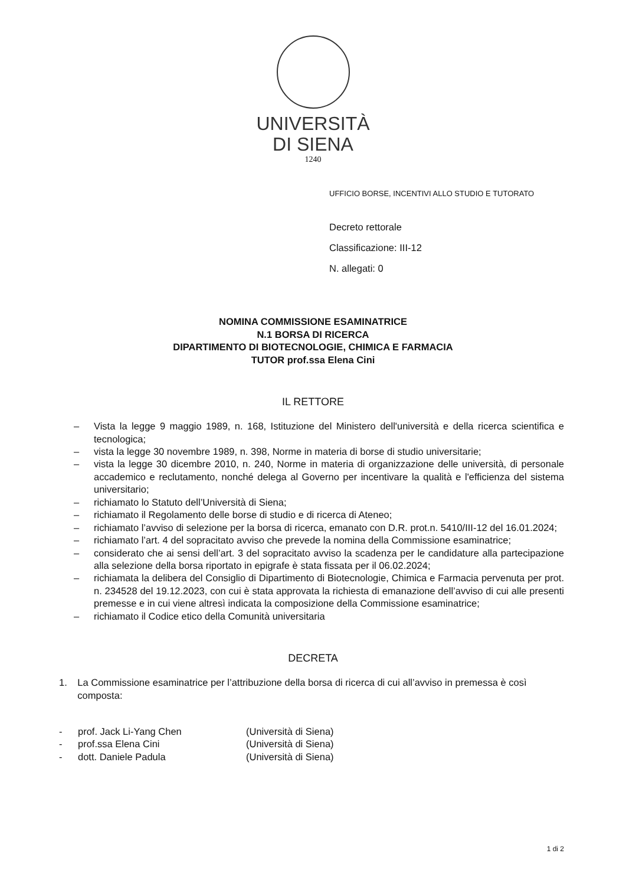UNIVERSITÀ
DI SIENA
1240
UFFICIO BORSE, INCENTIVI ALLO STUDIO E TUTORATO
Decreto rettorale
Classificazione: III-12
N. allegati: 0
NOMINA COMMISSIONE ESAMINATRICE
N.1 BORSA DI RICERCA
DIPARTIMENTO DI BIOTECNOLOGIE, CHIMICA E FARMACIA
TUTOR prof.ssa Elena Cini
IL RETTORE
– Vista la legge 9 maggio 1989, n. 168, Istituzione del Ministero dell'università e della ricerca scientifica e tecnologica;
– vista la legge 30 novembre 1989, n. 398, Norme in materia di borse di studio universitarie;
– vista la legge 30 dicembre 2010, n. 240, Norme in materia di organizzazione delle università, di personale accademico e reclutamento, nonché delega al Governo per incentivare la qualità e l'efficienza del sistema universitario;
– richiamato lo Statuto dell’Università di Siena;
– richiamato il Regolamento delle borse di studio e di ricerca di Ateneo;
– richiamato l’avviso di selezione per la borsa di ricerca, emanato con D.R. prot.n. 5410/III-12 del 16.01.2024;
– richiamato l’art. 4 del sopracitato avviso che prevede la nomina della Commissione esaminatrice;
– considerato che ai sensi dell’art. 3 del sopracitato avviso la scadenza per le candidature alla partecipazione alla selezione della borsa riportato in epigrafe è stata fissata per il 06.02.2024;
– richiamata la delibera del Consiglio di Dipartimento di Biotecnologie, Chimica e Farmacia pervenuta per prot. n. 234528 del 19.12.2023, con cui è stata approvata la richiesta di emanazione dell’avviso di cui alle presenti premesse e in cui viene altresì indicata la composizione della Commissione esaminatrice;
– richiamato il Codice etico della Comunità universitaria
DECRETA
1. La Commissione esaminatrice per l’attribuzione della borsa di ricerca di cui all’avviso in premessa è così composta:
- prof. Jack Li-Yang Chen (Università di Siena)
- prof.ssa Elena Cini (Università di Siena)
- dott. Daniele Padula (Università di Siena)
1 di 2